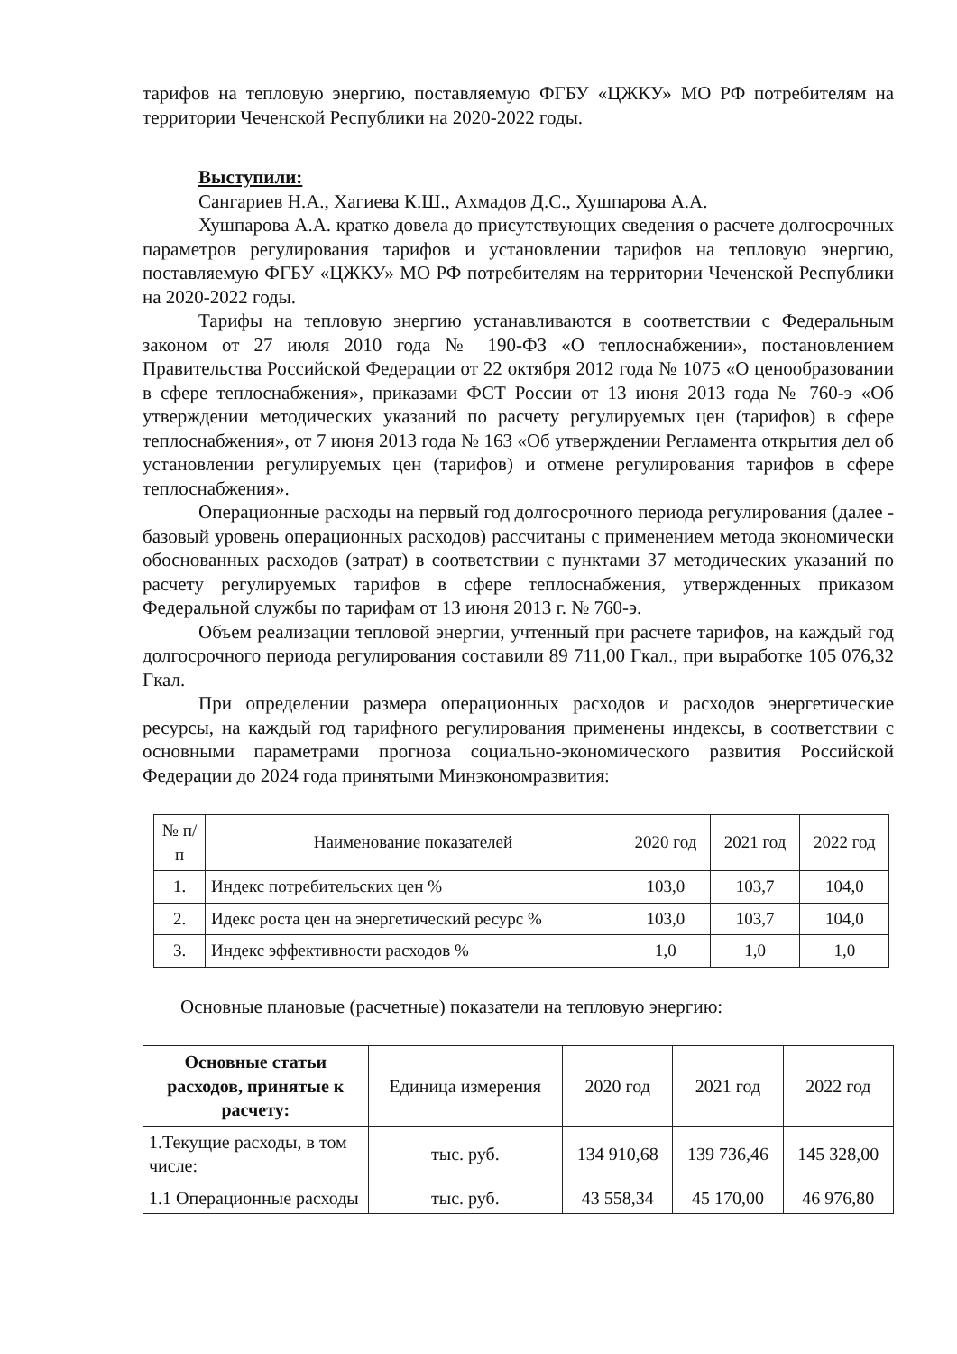тарифов на тепловую энергию, поставляемую ФГБУ «ЦЖКУ» МО РФ потребителям на территории Чеченской Республики на 2020-2022 годы.
Выступили:
Сангариев Н.А., Хагиева К.Ш., Ахмадов Д.С., Хушпарова А.А.
Хушпарова А.А. кратко довела до присутствующих сведения о расчете долгосрочных параметров регулирования тарифов и установлении тарифов на тепловую энергию, поставляемую ФГБУ «ЦЖКУ» МО РФ потребителям на территории Чеченской Республики на 2020-2022 годы.
Тарифы на тепловую энергию устанавливаются в соответствии с Федеральным законом от 27 июля 2010 года № 190-ФЗ «О теплоснабжении», постановлением Правительства Российской Федерации от 22 октября 2012 года № 1075 «О ценообразовании в сфере теплоснабжения», приказами ФСТ России от 13 июня 2013 года № 760-э «Об утверждении методических указаний по расчету регулируемых цен (тарифов) в сфере теплоснабжения», от 7 июня 2013 года № 163 «Об утверждении Регламента открытия дел об установлении регулируемых цен (тарифов) и отмене регулирования тарифов в сфере теплоснабжения».
Операционные расходы на первый год долгосрочного периода регулирования (далее - базовый уровень операционных расходов) рассчитаны с применением метода экономически обоснованных расходов (затрат) в соответствии с пунктами 37 методических указаний по расчету регулируемых тарифов в сфере теплоснабжения, утвержденных приказом Федеральной службы по тарифам от 13 июня 2013 г. № 760-э.
Объем реализации тепловой энергии, учтенный при расчете тарифов, на каждый год долгосрочного периода регулирования составили 89 711,00 Гкал., при выработке 105 076,32 Гкал.
При определении размера операционных расходов и расходов энергетические ресурсы, на каждый год тарифного регулирования применены индексы, в соответствии с основными параметрами прогноза социально-экономического развития Российской Федерации до 2024 года принятыми Минэкономразвития:
| № п/п | Наименование показателей | 2020 год | 2021 год | 2022 год |
| --- | --- | --- | --- | --- |
| 1. | Индекс потребительских цен % | 103,0 | 103,7 | 104,0 |
| 2. | Идекс роста цен на энергетический ресурс % | 103,0 | 103,7 | 104,0 |
| 3. | Индекс эффективности расходов % | 1,0 | 1,0 | 1,0 |
Основные плановые (расчетные) показатели на тепловую энергию:
| Основные статьи расходов, принятые к расчету: | Единица измерения | 2020 год | 2021 год | 2022 год |
| --- | --- | --- | --- | --- |
| 1.Текущие расходы, в том числе: | тыс. руб. | 134 910,68 | 139 736,46 | 145 328,00 |
| 1.1 Операционные расходы | тыс. руб. | 43 558,34 | 45 170,00 | 46 976,80 |